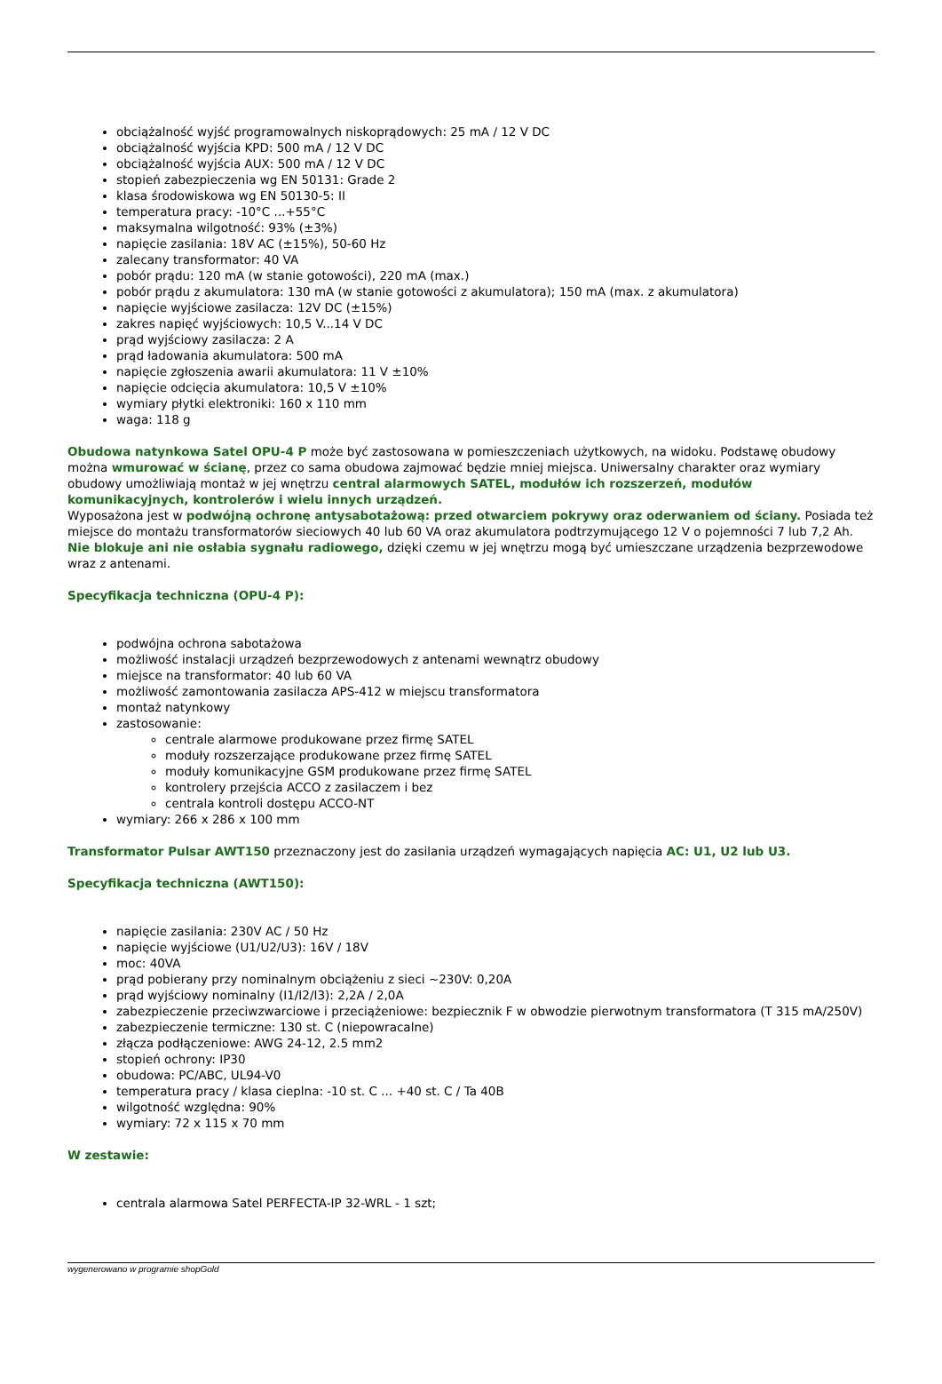obciążalność wyjść programowalnych niskoprądowych: 25 mA / 12 V DC
obciążalność wyjścia KPD: 500 mA / 12 V DC
obciążalność wyjścia AUX: 500 mA / 12 V DC
stopień zabezpieczenia wg EN 50131: Grade 2
klasa środowiskowa wg EN 50130-5: II
temperatura pracy: -10°C ...+55°C
maksymalna wilgotność: 93% (±3%)
napięcie zasilania: 18V AC (±15%), 50-60 Hz
zalecany transformator: 40 VA
pobór prądu: 120 mA (w stanie gotowości), 220 mA (max.)
pobór prądu z akumulatora: 130 mA (w stanie gotowości z akumulatora); 150 mA (max. z akumulatora)
napięcie wyjściowe zasilacza: 12V DC (±15%)
zakres napięć wyjściowych: 10,5 V...14 V DC
prąd wyjściowy zasilacza: 2 A
prąd ładowania akumulatora: 500 mA
napięcie zgłoszenia awarii akumulatora: 11 V ±10%
napięcie odcięcia akumulatora: 10,5 V ±10%
wymiary płytki elektroniki: 160 x 110 mm
waga: 118 g
Obudowa natynkowa Satel OPU-4 P może być zastosowana w pomieszczeniach użytkowych, na widoku. Podstawę obudowy można wmurować w ścianę, przez co sama obudowa zajmować będzie mniej miejsca. Uniwersalny charakter oraz wymiary obudowy umożliwiają montaż w jej wnętrzu central alarmowych SATEL, modułów ich rozszerzeń, modułów komunikacyjnych, kontrolerów i wielu innych urządzeń.
Wyposażona jest w podwójną ochronę antysabotażową: przed otwarciem pokrywy oraz oderwaniem od ściany. Posiada też miejsce do montażu transformatorów sieciowych 40 lub 60 VA oraz akumulatora podtrzymującego 12 V o pojemności 7 lub 7,2 Ah. Nie blokuje ani nie osłabia sygnału radiowego, dzięki czemu w jej wnętrzu mogą być umieszczane urządzenia bezprzewodowe wraz z antenami.
Specyfikacja techniczna (OPU-4 P):
podwójna ochrona sabotażowa
możliwość instalacji urządzeń bezprzewodowych z antenami wewnątrz obudowy
miejsce na transformator: 40 lub 60 VA
możliwość zamontowania zasilacza APS-412 w miejscu transformatora
montaż natynkowy
zastosowanie:
centrale alarmowe produkowane przez firmę SATEL
moduły rozszerzające produkowane przez firmę SATEL
moduły komunikacyjne GSM produkowane przez firmę SATEL
kontrolery przejścia ACCO z zasilaczem i bez
centrala kontroli dostępu ACCO-NT
wymiary: 266 x 286 x 100 mm
Transformator Pulsar AWT150 przeznaczony jest do zasilania urządzeń wymagających napięcia AC: U1, U2 lub U3.
Specyfikacja techniczna (AWT150):
napięcie zasilania: 230V AC / 50 Hz
napięcie wyjściowe (U1/U2/U3): 16V / 18V
moc: 40VA
prąd pobierany przy nominalnym obciążeniu z sieci ~230V: 0,20A
prąd wyjściowy nominalny (I1/I2/I3): 2,2A / 2,0A
zabezpieczenie przeciwzwarciowe i przeciążeniowe: bezpiecznik F w obwodzie pierwotnym transformatora (T 315 mA/250V)
zabezpieczenie termiczne: 130 st. C (niepowracalne)
złącza podłączeniowe: AWG 24-12, 2.5 mm2
stopień ochrony: IP30
obudowa: PC/ABC, UL94-V0
temperatura pracy / klasa cieplna: -10 st. C ... +40 st. C / Ta 40B
wilgotność względna: 90%
wymiary: 72 x 115 x 70 mm
W zestawie:
centrala alarmowa Satel PERFECTA-IP 32-WRL - 1 szt;
wygenerowano w programie shopGold